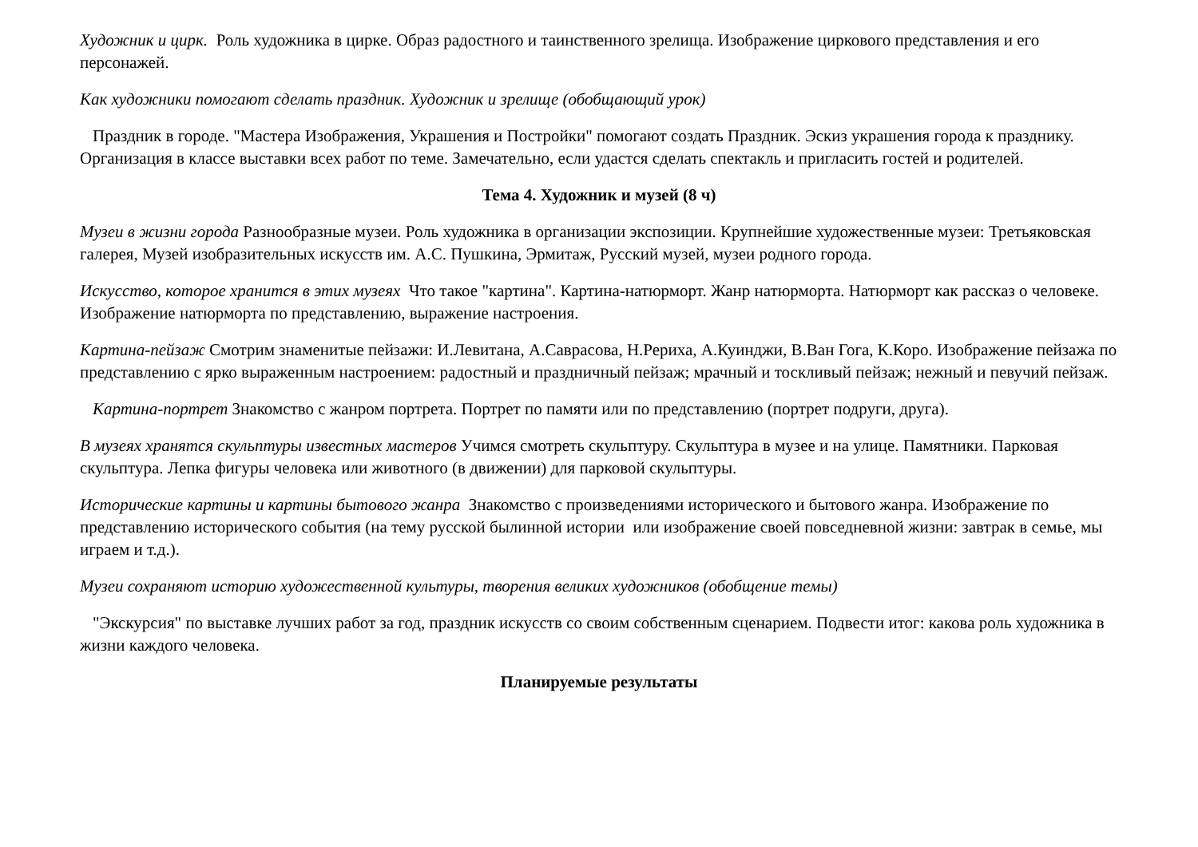Художник и цирк. Роль художника в цирке. Образ радостного и таинственного зрелища. Изображение циркового представления и его персонажей.
Как художники помогают сделать праздник. Художник и зрелище (обобщающий урок)
Праздник в городе. "Мастера Изображения, Украшения и Постройки" помогают создать Праздник. Эскиз украшения города к празднику. Организация в классе выставки всех работ по теме. Замечательно, если удастся сделать спектакль и пригласить гостей и родителей.
Тема 4. Художник и музей (8 ч)
Музеи в жизни города Разнообразные музеи. Роль художника в организации экспозиции. Крупнейшие художественные музеи: Третьяковская галерея, Музей изобразительных искусств им. А.С. Пушкина, Эрмитаж, Русский музей, музеи родного города.
Искусство, которое хранится в этих музеях Что такое "картина". Картина-натюрморт. Жанр натюрморта. Натюрморт как рассказ о человеке. Изображение натюрморта по представлению, выражение настроения.
Картина-пейзаж Смотрим знаменитые пейзажи: И.Левитана, А.Саврасова, Н.Рериха, А.Куинджи, В.Ван Гога, К.Коро. Изображение пейзажа по представлению с ярко выраженным настроением: радостный и праздничный пейзаж; мрачный и тоскливый пейзаж; нежный и певучий пейзаж.
Картина-портрет Знакомство с жанром портрета. Портрет по памяти или по представлению (портрет подруги, друга).
В музеях хранятся скульптуры известных мастеров Учимся смотреть скульптуру. Скульптура в музее и на улице. Памятники. Парковая скульптура. Лепка фигуры человека или животного (в движении) для парковой скульптуры.
Исторические картины и картины бытового жанра Знакомство с произведениями исторического и бытового жанра. Изображение по представлению исторического события (на тему русской былинной истории или изображение своей повседневной жизни: завтрак в семье, мы играем и т.д.).
Музеи сохраняют историю художественной культуры, творения великих художников (обобщение темы)
"Экскурсия" по выставке лучших работ за год, праздник искусств со своим собственным сценарием. Подвести итог: какова роль художника в жизни каждого человека.
Планируемые результаты